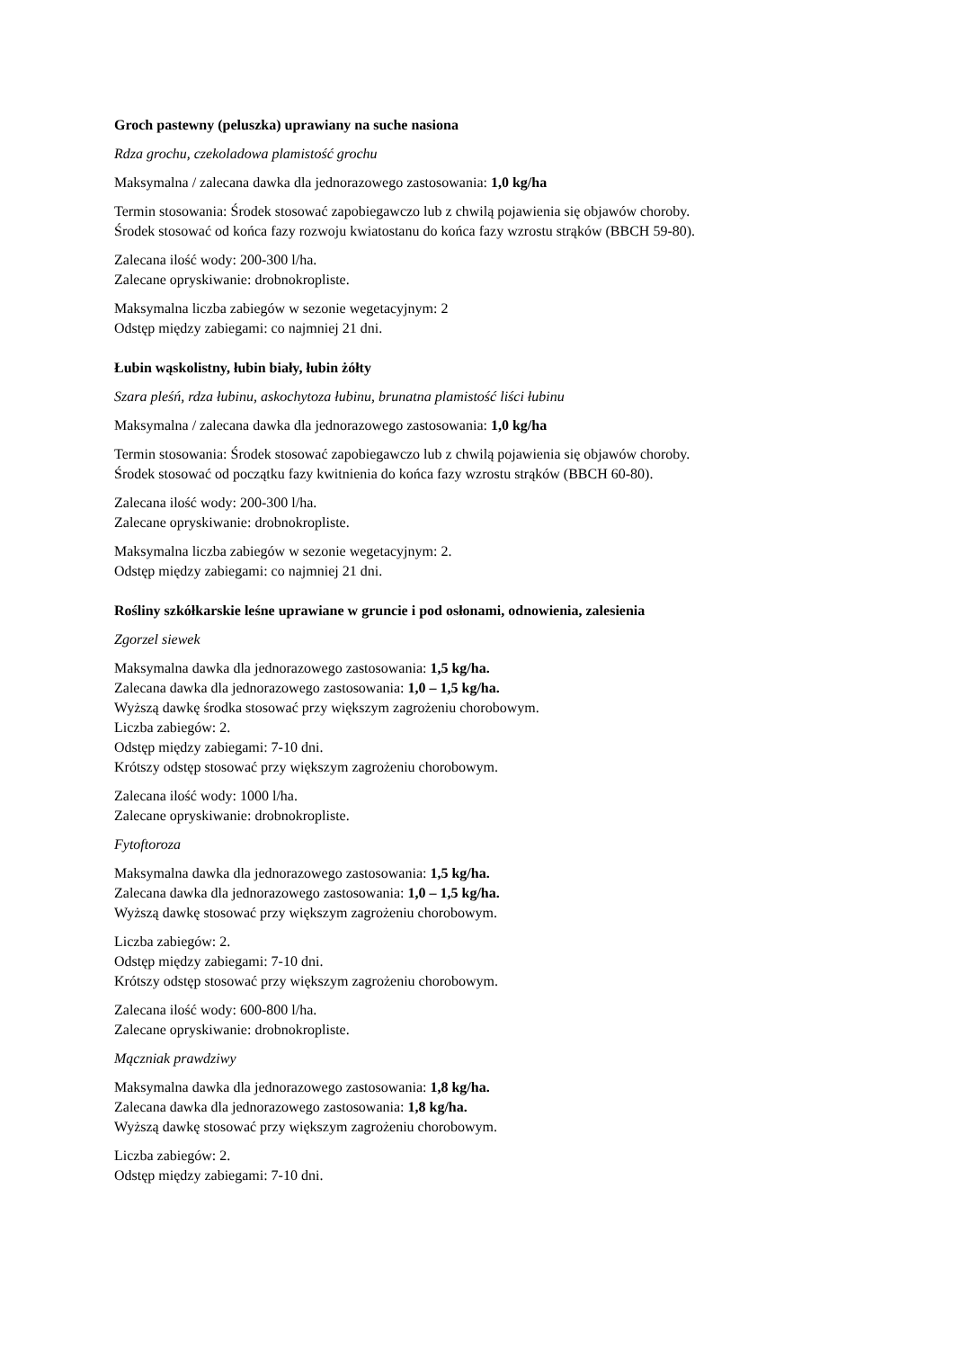Groch pastewny (peluszka) uprawiany na suche nasiona
Rdza grochu, czekoladowa plamistość grochu
Maksymalna / zalecana dawka dla jednorazowego zastosowania: 1,0 kg/ha
Termin stosowania: Środek stosować zapobiegawczo lub z chwilą pojawienia się objawów choroby.
Środek stosować od końca fazy rozwoju kwiatostanu do końca fazy wzrostu strąków (BBCH 59-80).
Zalecana ilość wody: 200-300 l/ha.
Zalecane opryskiwanie: drobnokropliste.
Maksymalna liczba zabiegów w sezonie wegetacyjnym: 2
Odstęp między zabiegami: co najmniej 21 dni.
Łubin wąskolistny, łubin biały, łubin żółty
Szara pleśń, rdza łubinu, askochytoza łubinu, brunatna plamistość liści łubinu
Maksymalna / zalecana dawka dla jednorazowego zastosowania: 1,0 kg/ha
Termin stosowania: Środek stosować zapobiegawczo lub z chwilą pojawienia się objawów choroby.
Środek stosować od początku fazy kwitnienia do końca fazy wzrostu strąków (BBCH 60-80).
Zalecana ilość wody: 200-300 l/ha.
Zalecane opryskiwanie: drobnokropliste.
Maksymalna liczba zabiegów w sezonie wegetacyjnym: 2.
Odstęp między zabiegami: co najmniej 21 dni.
Rośliny szkółkarskie leśne uprawiane w gruncie i pod osłonami, odnowienia, zalesienia
Zgorzel siewek
Maksymalna dawka dla jednorazowego zastosowania: 1,5 kg/ha.
Zalecana dawka dla jednorazowego zastosowania: 1,0 – 1,5 kg/ha.
Wyższą dawkę środka stosować przy większym zagrożeniu chorobowym.
Liczba zabiegów: 2.
Odstęp między zabiegami: 7-10 dni.
Krótszy odstęp stosować przy większym zagrożeniu chorobowym.
Zalecana ilość wody: 1000 l/ha.
Zalecane opryskiwanie: drobnokropliste.
Fytoftoroza
Maksymalna dawka dla jednorazowego zastosowania: 1,5 kg/ha.
Zalecana dawka dla jednorazowego zastosowania: 1,0 – 1,5 kg/ha.
Wyższą dawkę stosować przy większym zagrożeniu chorobowym.
Liczba zabiegów: 2.
Odstęp między zabiegami: 7-10 dni.
Krótszy odstęp stosować przy większym zagrożeniu chorobowym.
Zalecana ilość wody: 600-800 l/ha.
Zalecane opryskiwanie: drobnokropliste.
Mączniak prawdziwy
Maksymalna dawka dla jednorazowego zastosowania: 1,8 kg/ha.
Zalecana dawka dla jednorazowego zastosowania: 1,8 kg/ha.
Wyższą dawkę stosować przy większym zagrożeniu chorobowym.
Liczba zabiegów: 2.
Odstęp między zabiegami: 7-10 dni.